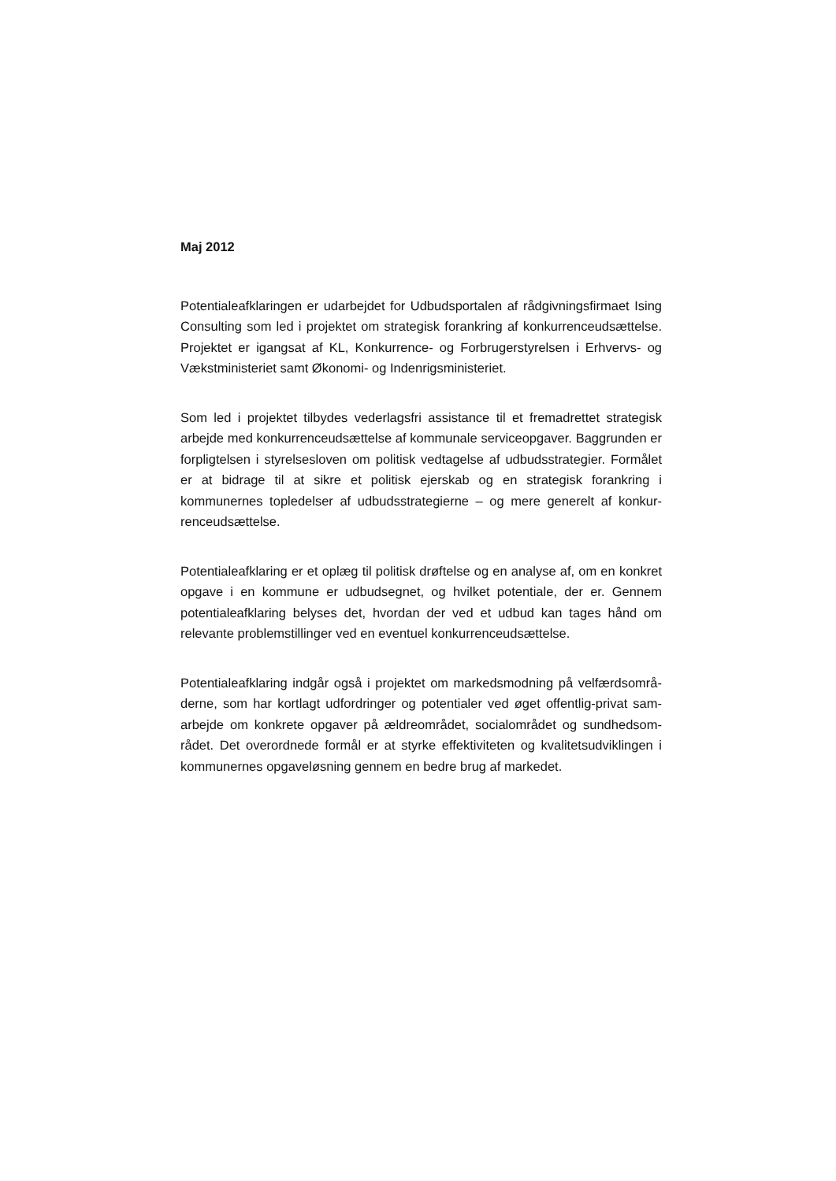Maj 2012
Potentialeafklaringen er udarbejdet for Udbudsportalen af rådgivningsfirmaet Ising Consulting som led i projektet om strategisk forankring af konkurrenceud­sættelse. Projektet er igangsat af KL, Konkurrence- og Forbrugerstyrelsen i Er­hvervs- og Vækstministeriet samt Økonomi- og Indenrigsministeriet.
Som led i projektet tilbydes vederlagsfri assistance til et fremadrettet strategisk arbejde med konkurrenceudsættelse af kommunale serviceopgaver. Baggrunden er forpligtelsen i styrelsesloven om politisk vedtagelse af udbudsstrategier. For­målet er at bidrage til at sikre et politisk ejerskab og en strategisk forankring i kommunernes topledelser af udbudsstrategierne – og mere generelt af konkur­renceudsættelse.
Potentialeafklaring er et oplæg til politisk drøftelse og en analyse af, om en kon­kret opgave i en kommune er udbudsegnet, og hvilket potentiale, der er. Gennem potentialeafklaring belyses det, hvordan der ved et udbud kan tages hånd om relevante problemstillinger ved en eventuel konkurrenceudsættelse.
Potentialeafklaring indgår også i projektet om markedsmodning på velfærdsområ­derne, som har kortlagt udfordringer og potentialer ved øget offentlig-privat sam­arbejde om konkrete opgaver på ældreområdet, socialområdet og sundhedsom­rådet. Det overordnede formål er at styrke effektiviteten og kvalitetsudviklingen i kommunernes opgaveløsning gennem en bedre brug af markedet.